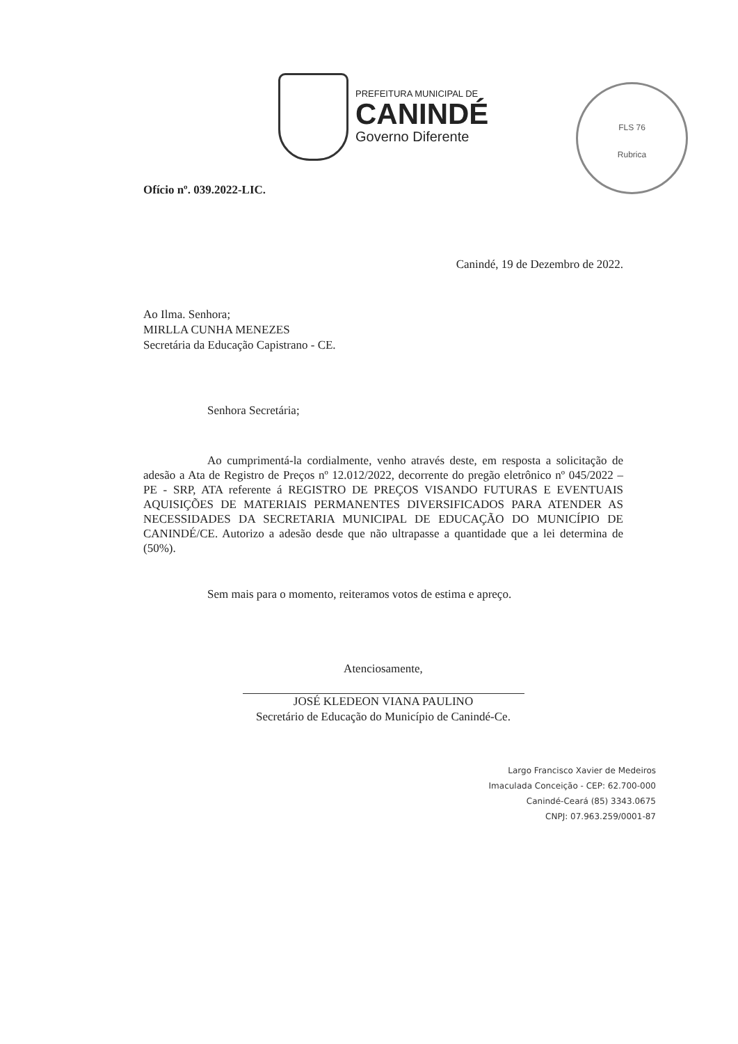PREFEITURA MUNICIPAL DE
CANINDÉ
Governo Diferente
FLS 76
Rubrica
Ofício nº. 039.2022-LIC.
Canindé, 19 de Dezembro de 2022.
Ao Ilma. Senhora;
MIRLLA CUNHA MENEZES
Secretária da Educação Capistrano - CE.
Senhora Secretária;
Ao cumprimentá-la cordialmente, venho através deste, em resposta a solicitação de adesão a Ata de Registro de Preços nº 12.012/2022, decorrente do pregão eletrônico nº 045/2022 – PE - SRP, ATA referente á REGISTRO DE PREÇOS VISANDO FUTURAS E EVENTUAIS AQUISIÇÕES DE MATERIAIS PERMANENTES DIVERSIFICADOS PARA ATENDER AS NECESSIDADES DA SECRETARIA MUNICIPAL DE EDUCAÇÃO DO MUNICÍPIO DE CANINDÉ/CE. Autorizo a adesão desde que não ultrapasse a quantidade que a lei determina de (50%).
Sem mais para o momento, reiteramos votos de estima e apreço.
Atenciosamente,
JOSÉ KLEDEON VIANA PAULINO
Secretário de Educação do Município de Canindé-Ce.
Largo Francisco Xavier de Medeiros
Imaculada Conceição - CEP: 62.700-000
Canindé-Ceará (85) 3343.0675
CNPJ: 07.963.259/0001-87